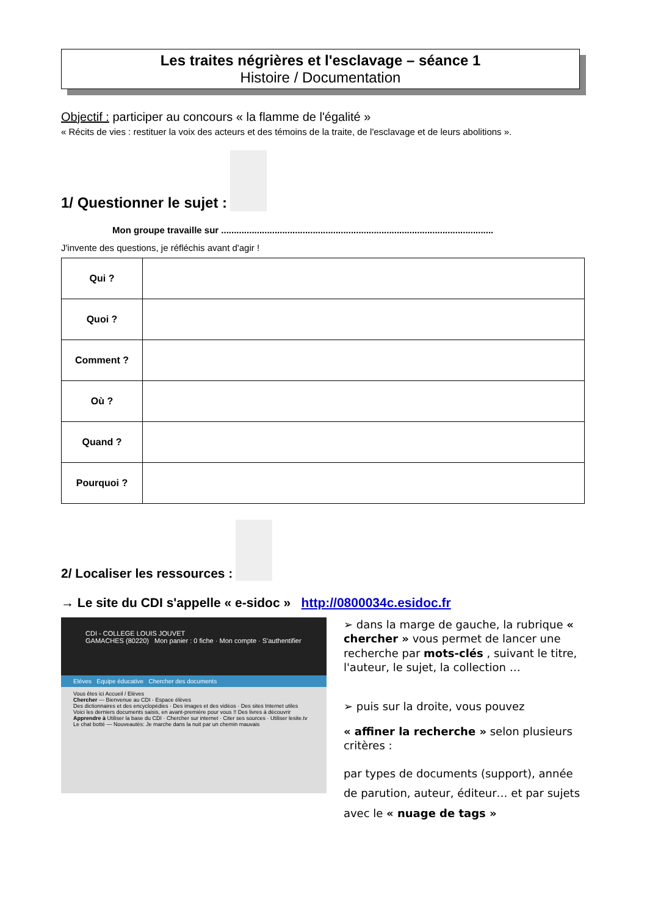Les traites négrières et l'esclavage – séance 1
Histoire / Documentation
Objectif : participer au concours « la flamme de l'égalité »
« Récits de vies : restituer la voix des acteurs et des témoins de la traite, de l'esclavage et de leurs abolitions ».
1/ Questionner le sujet :
Mon groupe travaille sur ...........................................................................................................
J'invente des questions, je réfléchis avant d'agir !
| Qui ? | |
| Quoi ? | |
| Comment ? | |
| Où ? | |
| Quand ? | |
| Pourquoi ? | |
2/ Localiser les ressources :
→ Le site du CDI s'appelle « e-sidoc » http://0800034c.esidoc.fr
CDI - COLLEGE LOUIS JOUVET
GAMACHES (80220) Mon panier : 0 fiche · Mon compte · S'authentifier
Elèves Equipe éducative Chercher des documents
Vous êtes ici Accueil / Elèves
Chercher — Bienvenue au CDI - Espace élèves
Des dictionnaires et des encyclopédies · Des images et des vidéos · Des sites Internet utiles
Voici les derniers documents saisis, en avant-première pour vous !! Des livres à découvrir
Apprendre à Utiliser la base du CDI · Chercher sur internet · Citer ses sources · Utiliser lesite.tv
Le chat botté — Nouveautés: Je marche dans la nuit par un chemin mauvais
➢ dans la marge de gauche, la rubrique « chercher » vous permet de lancer une recherche par mots-clés , suivant le titre, l'auteur, le sujet, la collection …
➢ puis sur la droite, vous pouvez
« affiner la recherche » selon plusieurs critères :
par types de documents (support), année de parution, auteur, éditeur… et par sujets avec le « nuage de tags »